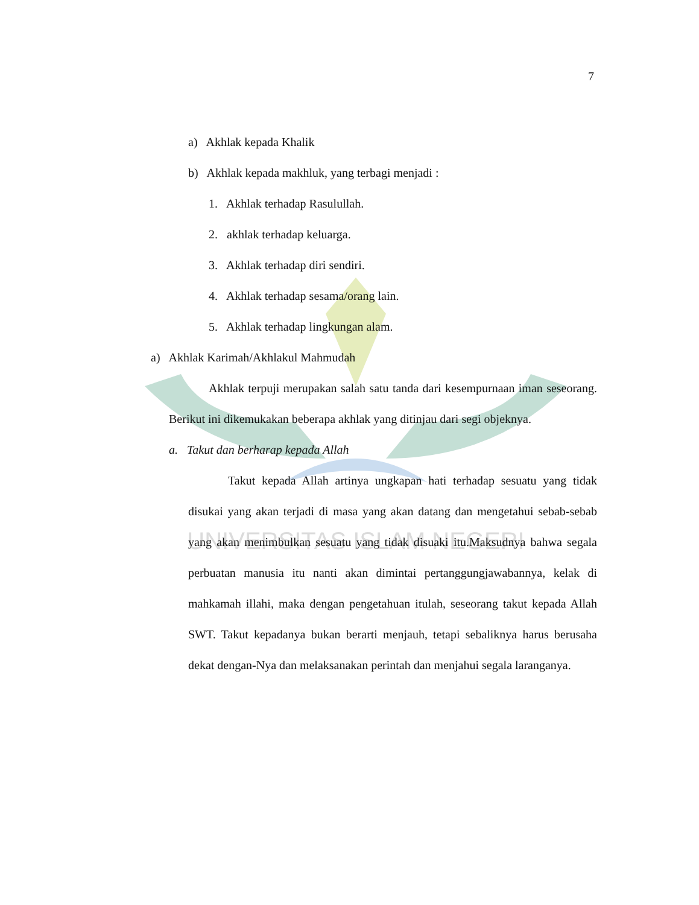UNIVERSITAS ISLAM NEGERI
7
a) Akhlak kepada Khalik
b) Akhlak kepada makhluk, yang terbagi menjadi :
1. Akhlak terhadap Rasulullah.
2. akhlak terhadap keluarga.
3. Akhlak terhadap diri sendiri.
4. Akhlak terhadap sesama/orang lain.
5. Akhlak terhadap lingkungan alam.
a) Akhlak Karimah/Akhlakul Mahmudah
Akhlak terpuji merupakan salah satu tanda dari kesempurnaan iman seseorang. Berikut ini dikemukakan beberapa akhlak yang ditinjau dari segi objeknya.
a. Takut dan berharap kepada Allah
Takut kepada Allah artinya ungkapan hati terhadap sesuatu yang tidak disukai yang akan terjadi di masa yang akan datang dan mengetahui sebab-sebab yang akan menimbulkan sesuatu yang tidak disuaki itu.Maksudnya bahwa segala perbuatan manusia itu nanti akan dimintai pertanggungjawabannya, kelak di mahkamah illahi, maka dengan pengetahuan itulah, seseorang takut kepada Allah SWT. Takut kepadanya bukan berarti menjauh, tetapi sebaliknya harus berusaha dekat dengan-Nya dan melaksanakan perintah dan menjahui segala laranganya.